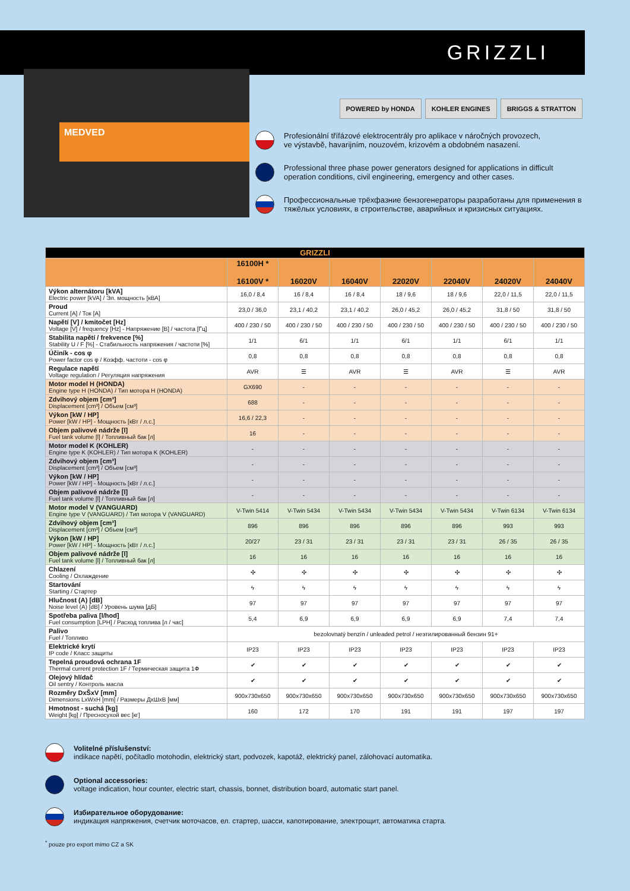GRIZZLI
MEDVED
POWERED by HONDA KOHLER ENGINES BRIGGS & STRATTON
Profesionální třífázové elektrocentrály pro aplikace v náročných provozech,
ve výstavbě, havarijním, nouzovém, krizovém a obdobném nasazení.
Professional three phase power generators designed for applications in difficult
operation conditions, civil engineering, emergency and other cases.
Профессиональные трёхфазние бензогенераторы разработаны для применения в
тяжёлых условиях, в строительстве, аварийных и кризисных ситуациях.
| GRIZZLI | | | | | | | |
| --- | --- | --- | --- | --- | --- | --- | --- |
| | 16100H * 16100V * | 16020V | 16040V | 22020V | 22040V | 24020V | 24040V |
| Výkon alternátoru [kVA] Electric power [kVA] / Эл. мощность [кВА] | 16,0 / 8,4 | 16 / 8,4 | 16 / 8,4 | 18 / 9,6 | 18 / 9,6 | 22,0 / 11,5 | 22,0 / 11,5 |
| Proud Current [A] / Ток [A] | 23,0 / 36,0 | 23,1 / 40,2 | 23,1 / 40,2 | 26,0 / 45,2 | 26,0 / 45,2 | 31,8 / 50 | 31,8 / 50 |
| Napětí [V] / kmitočet [Hz] Voltage [V] / frequency [Hz] - Напряжение [В] / частота [Гц] | 400 / 230 / 50 | 400 / 230 / 50 | 400 / 230 / 50 | 400 / 230 / 50 | 400 / 230 / 50 | 400 / 230 / 50 | 400 / 230 / 50 |
| Stabilita napětí / frekvence [%] Stability U / F [%] - Стабильность напряжения / частоти [%] | 1/1 | 6/1 | 1/1 | 6/1 | 1/1 | 6/1 | 1/1 |
| Účiník - cos φ Power factor cos φ / Коэфф. частоти - cos φ | 0,8 | 0,8 | 0,8 | 0,8 | 0,8 | 0,8 | 0,8 |
| Regulace napětí Voltage regulation / Регуляция напряжения | AVR | ☰ | AVR | ☰ | AVR | ☰ | AVR |
| Motor model H (HONDA) Engine type H (HONDA) / Тип мотора H (HONDA) | GX690 | - | - | - | - | - | - |
| Zdvihový objem [cm³] Displacement [cm³] / Объем [см³] | 688 | - | - | - | - | - | - |
| Výkon [kW / HP] Power [kW / HP] - Мощность [кВт / л.с.] | 16,6 / 22,3 | - | - | - | - | - | - |
| Objem palivové nádrže [l] Fuel tank volume [l] / Топливный бак [л] | 16 | - | - | - | - | - | - |
| Motor model K (KOHLER) Engine type K (KOHLER) / Тип мотора K (KOHLER) | - | - | - | - | - | - | - |
| Zdvihový objem [cm³] Displacement [cm³] / Объем [см³] | - | - | - | - | - | - | - |
| Výkon [kW / HP] Power [kW / HP] - Мощность [кВт / л.с.] | - | - | - | - | - | - | - |
| Objem palivové nádrže [l] Fuel tank volume [l] / Топливный бак [л] | - | - | - | - | - | - | - |
| Motor model V (VANGUARD) Engine type V (VANGUARD) / Тип мотора V (VANGUARD) | V-Twin 5414 | V-Twin 5434 | V-Twin 5434 | V-Twin 5434 | V-Twin 5434 | V-Twin 6134 | V-Twin 6134 |
| Zdvihový objem [cm³] Displacement [cm³] / Объем [см³] | 896 | 896 | 896 | 896 | 896 | 993 | 993 |
| Výkon [kW / HP] Power [kW / HP] - Мощность [кВт / л.с.] | 20/27 | 23 / 31 | 23 / 31 | 23 / 31 | 23 / 31 | 26 / 35 | 26 / 35 |
| Objem palivové nádrže [l] Fuel tank volume [l] / Топливный бак [л] | 16 | 16 | 16 | 16 | 16 | 16 | 16 |
| Chlazení Cooling / Охлаждение | ✣ | ✣ | ✣ | ✣ | ✣ | ✣ | ✣ |
| Startování Starting / Стартер | ϟ | ϟ | ϟ | ϟ | ϟ | ϟ | ϟ |
| Hlučnost (A) [dB] Noise level (A) [dB] / Уровень шума [дБ] | 97 | 97 | 97 | 97 | 97 | 97 | 97 |
| Spotřeba paliva [l/hod] Fuel consumption [LPH] / Расход топлива [л / час] | 5,4 | 6,9 | 6,9 | 6,9 | 6,9 | 7,4 | 7,4 |
| Palivo Fuel / Топливо | bezolovnatý benzín / unleaded petrol / неэтилированный бензин 91+ | | | | | | |
| Elektrické krytí IP code / Класс защиты | IP23 | IP23 | IP23 | IP23 | IP23 | IP23 | IP23 |
| Tepelná proudová ochrana 1F Thermal current protection 1F / Термическая защита 1Ф | ✔ | ✔ | ✔ | ✔ | ✔ | ✔ | ✔ |
| Olejový hlídač Oil sentry / Контроль масла | ✔ | ✔ | ✔ | ✔ | ✔ | ✔ | ✔ |
| Rozměry DxŠxV [mm] Dimensions LxWxH [mm] / Размеры ДхШхВ [мм] | 900x730x650 | 900x730x650 | 900x730x650 | 900x730x650 | 900x730x650 | 900x730x650 | 900x730x650 |
| Hmotnost - suchá [kg] Weight [kg] / Преcносухой вес [кг] | 160 | 172 | 170 | 191 | 191 | 197 | 197 |
Volitelné příslušenství:
indikace napětí, počítadlo motohodin, elektrický start, podvozek, kapotáž, elektrický panel, zálohovací automatika.
Optional accessories:
voltage indication, hour counter, electric start, chassis, bonnet, distribution board, automatic start panel.
Избирательное оборудование:
индикация напряжения, счетчик моточасов, ел. стартер, шасси, капотирование, электрощит, автоматика старта.
<sup>*</sup> pouze pro export mimo CZ a SK